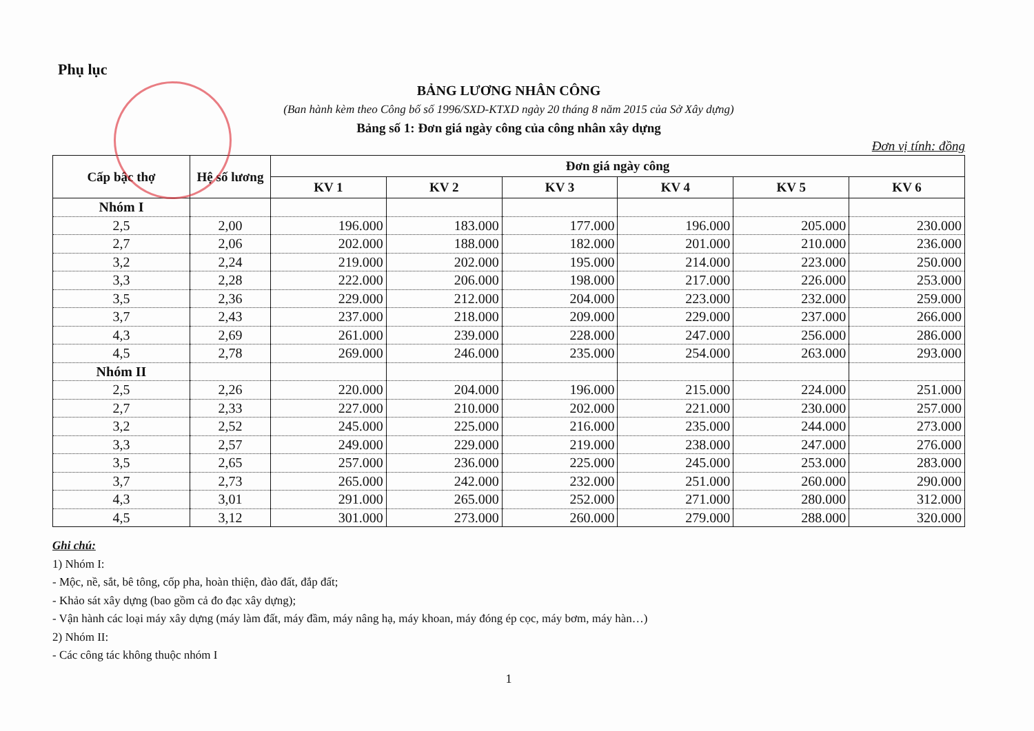Phụ lục
BẢNG LƯƠNG NHÂN CÔNG
(Ban hành kèm theo Công bố số 1996/SXD-KTXD ngày 20 tháng 8 năm 2015 của Sở Xây dựng)
Bảng số 1: Đơn giá ngày công của công nhân xây dựng
Đơn vị tính: đồng
| Cấp bậc thợ | Hệ số lương | Đơn giá ngày công | | | | | |
| --- | --- | --- | --- | --- | --- | --- | --- |
| | | KV 1 | KV 2 | KV 3 | KV 4 | KV 5 | KV 6 |
| Nhóm I | | | | | | | |
| 2,5 | 2,00 | 196.000 | 183.000 | 177.000 | 196.000 | 205.000 | 230.000 |
| 2,7 | 2,06 | 202.000 | 188.000 | 182.000 | 201.000 | 210.000 | 236.000 |
| 3,2 | 2,24 | 219.000 | 202.000 | 195.000 | 214.000 | 223.000 | 250.000 |
| 3,3 | 2,28 | 222.000 | 206.000 | 198.000 | 217.000 | 226.000 | 253.000 |
| 3,5 | 2,36 | 229.000 | 212.000 | 204.000 | 223.000 | 232.000 | 259.000 |
| 3,7 | 2,43 | 237.000 | 218.000 | 209.000 | 229.000 | 237.000 | 266.000 |
| 4,3 | 2,69 | 261.000 | 239.000 | 228.000 | 247.000 | 256.000 | 286.000 |
| 4,5 | 2,78 | 269.000 | 246.000 | 235.000 | 254.000 | 263.000 | 293.000 |
| Nhóm II | | | | | | | |
| 2,5 | 2,26 | 220.000 | 204.000 | 196.000 | 215.000 | 224.000 | 251.000 |
| 2,7 | 2,33 | 227.000 | 210.000 | 202.000 | 221.000 | 230.000 | 257.000 |
| 3,2 | 2,52 | 245.000 | 225.000 | 216.000 | 235.000 | 244.000 | 273.000 |
| 3,3 | 2,57 | 249.000 | 229.000 | 219.000 | 238.000 | 247.000 | 276.000 |
| 3,5 | 2,65 | 257.000 | 236.000 | 225.000 | 245.000 | 253.000 | 283.000 |
| 3,7 | 2,73 | 265.000 | 242.000 | 232.000 | 251.000 | 260.000 | 290.000 |
| 4,3 | 3,01 | 291.000 | 265.000 | 252.000 | 271.000 | 280.000 | 312.000 |
| 4,5 | 3,12 | 301.000 | 273.000 | 260.000 | 279.000 | 288.000 | 320.000 |
Ghi chú:
1) Nhóm I:
- Mộc, nề, sắt, bê tông, cốp pha, hoàn thiện, đào đất, đắp đất;
- Khảo sát xây dựng (bao gồm cả đo đạc xây dựng);
- Vận hành các loại máy xây dựng (máy làm đất, máy đầm, máy nâng hạ, máy khoan, máy đóng ép cọc, máy bơm, máy hàn…)
2) Nhóm II:
- Các công tác không thuộc nhóm I
1